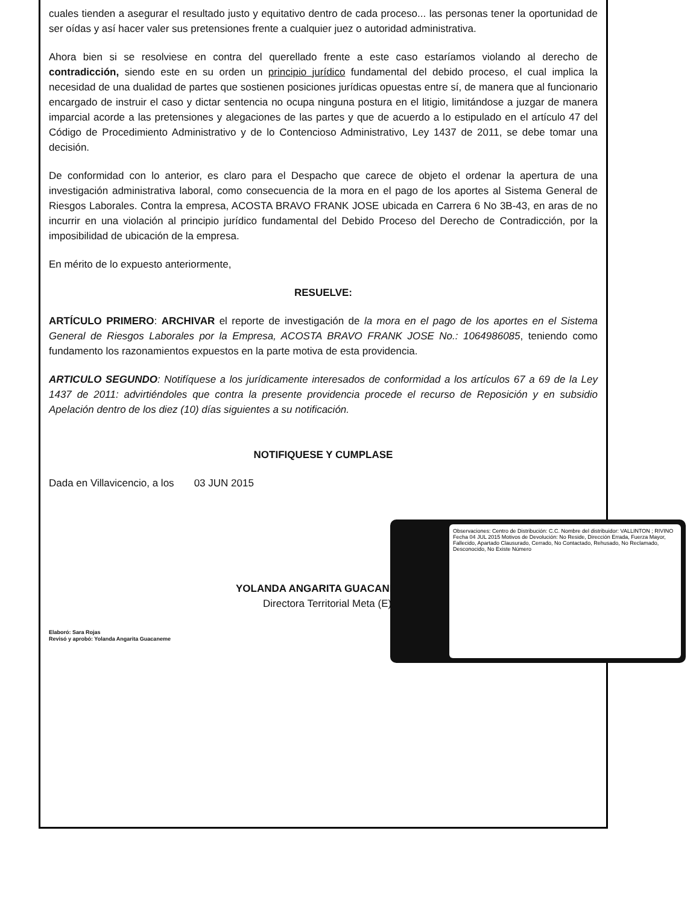cuales tienden a asegurar el resultado justo y equitativo dentro de cada proceso... las personas tener la oportunidad de ser oídas y así hacer valer sus pretensiones frente a cualquier juez o autoridad administrativa.
Ahora bien si se resolviese en contra del querellado frente a este caso estaríamos violando al derecho de contradicción, siendo este en su orden un principio jurídico fundamental del debido proceso, el cual implica la necesidad de una dualidad de partes que sostienen posiciones jurídicas opuestas entre sí, de manera que al funcionario encargado de instruir el caso y dictar sentencia no ocupa ninguna postura en el litigio, limitándose a juzgar de manera imparcial acorde a las pretensiones y alegaciones de las partes y que de acuerdo a lo estipulado en el artículo 47 del Código de Procedimiento Administrativo y de lo Contencioso Administrativo, Ley 1437 de 2011, se debe tomar una decisión.
De conformidad con lo anterior, es claro para el Despacho que carece de objeto el ordenar la apertura de una investigación administrativa laboral, como consecuencia de la mora en el pago de los aportes al Sistema General de Riesgos Laborales. Contra la empresa, ACOSTA BRAVO FRANK JOSE ubicada en Carrera 6 No 3B-43, en aras de no incurrir en una violación al principio jurídico fundamental del Debido Proceso del Derecho de Contradicción, por la imposibilidad de ubicación de la empresa.
En mérito de lo expuesto anteriormente,
RESUELVE:
ARTÍCULO PRIMERO: ARCHIVAR el reporte de investigación de la mora en el pago de los aportes en el Sistema General de Riesgos Laborales por la Empresa, ACOSTA BRAVO FRANK JOSE No.: 1064986085, teniendo como fundamento los razonamientos expuestos en la parte motiva de esta providencia.
ARTICULO SEGUNDO: Notifíquese a los jurídicamente interesados de conformidad a los artículos 67 a 69 de la Ley 1437 de 2011: advirtiéndoles que contra la presente providencia procede el recurso de Reposición y en subsidio Apelación dentro de los diez (10) días siguientes a su notificación.
NOTIFIQUESE Y CUMPLASE
Dada en Villavicencio, a los 03 JUN 2015
YOLANDA ANGARITA GUACANEME
Directora Territorial Meta (E)
Elaboró: Sara Rojas
Revisó y aprobó: Yolanda Angarita Guacaneme
Observaciones: Centro de Distribución: C.C. Nombre del distribuidor: VALLINTON ; RIVINO Fecha 04 JUL 2015 Motivos de Devolución: No Reside, Dirección Errada, Fuerza Mayor, Fallecido, Apartado Clausurado, Cerrado, No Contactado, Rehusado, No Reclamado, Desconocido, No Existe Número